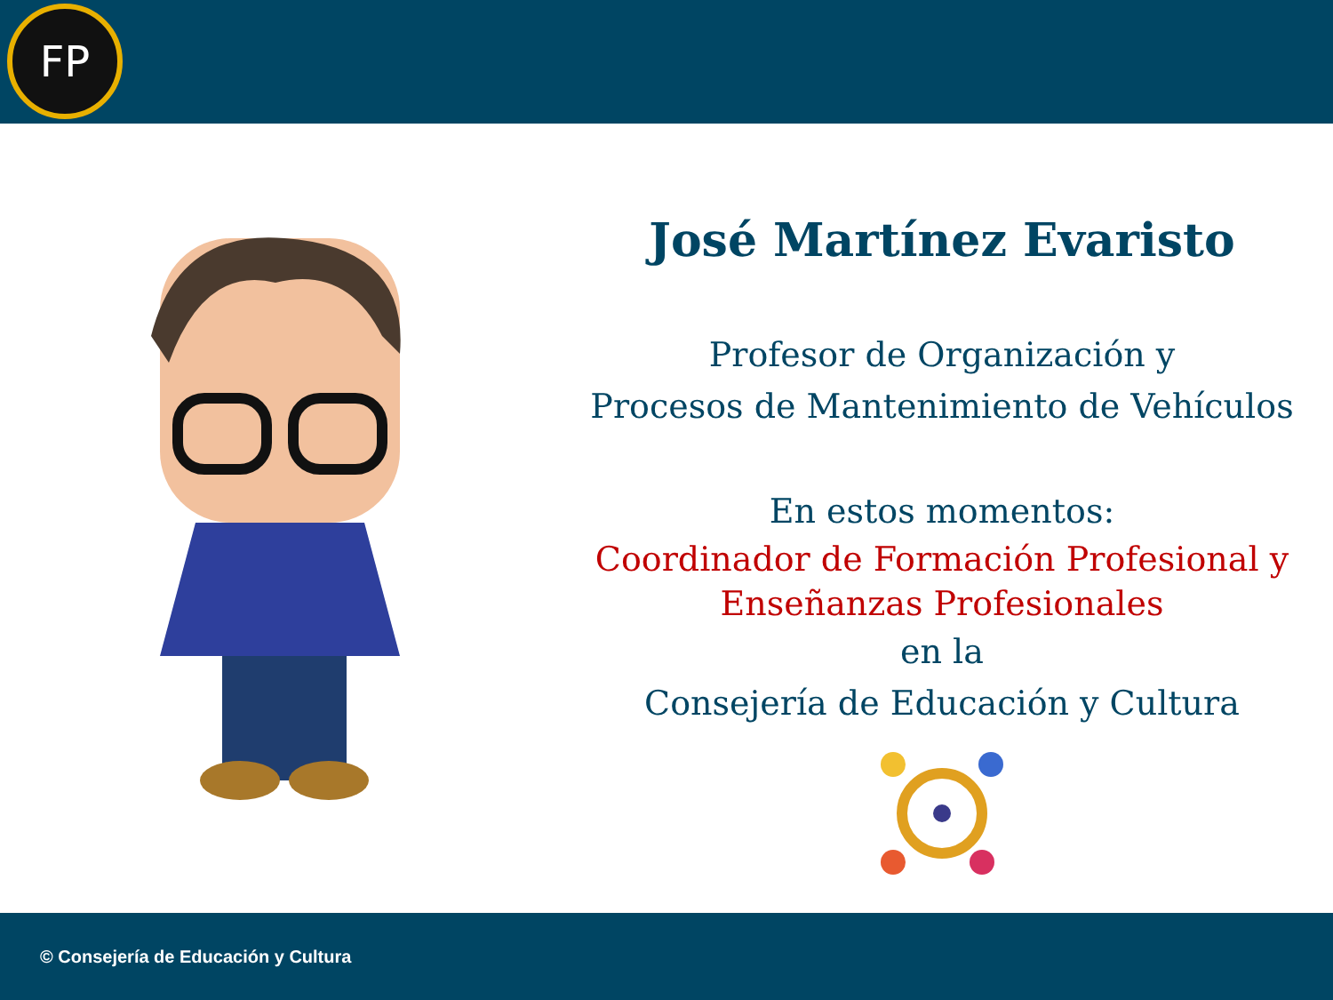FP
José Martínez Evaristo
Profesor de Organización y
Procesos de Mantenimiento de Vehículos
En estos momentos:
Coordinador de Formación Profesional y
Enseñanzas Profesionales
en la
Consejería de Educación y Cultura
© Consejería de Educación y Cultura